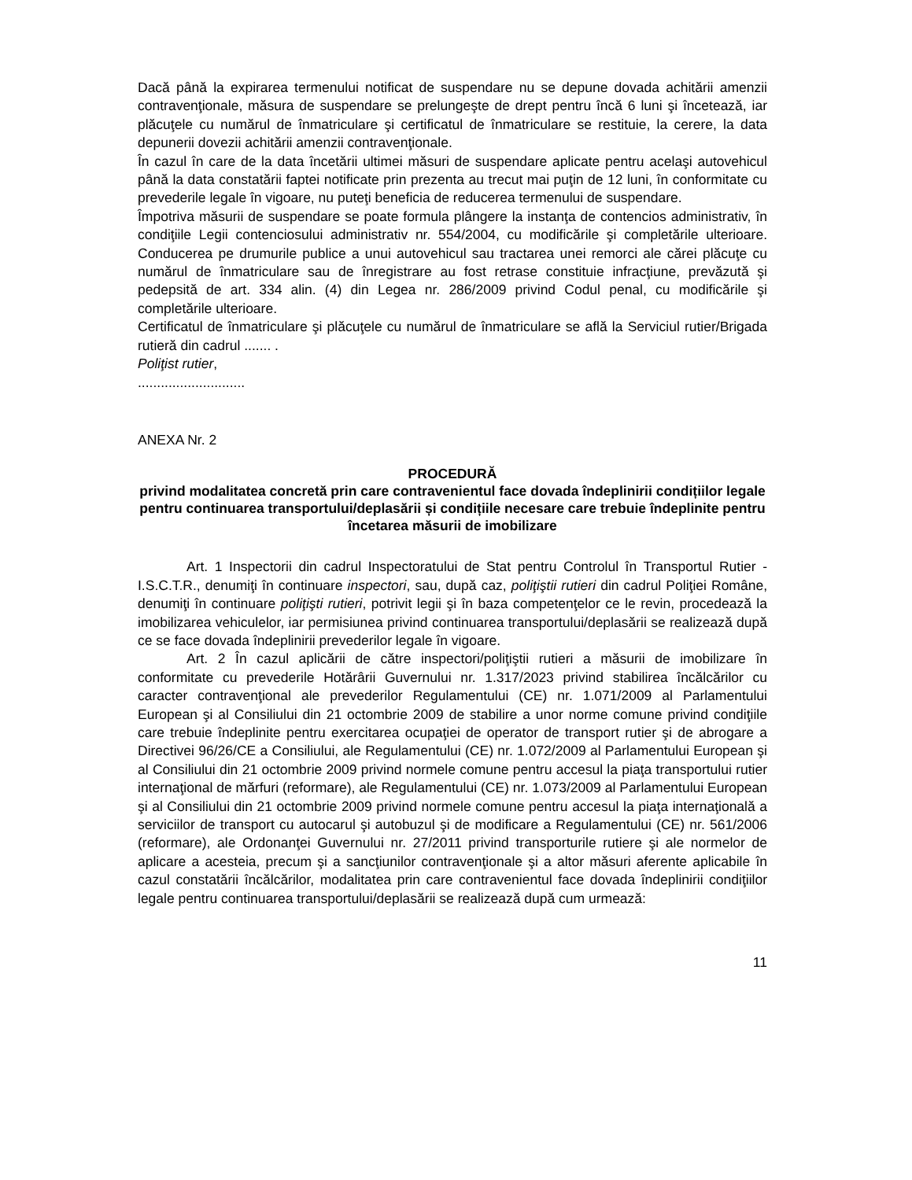Dacă până la expirarea termenului notificat de suspendare nu se depune dovada achitării amenzii contravenţionale, măsura de suspendare se prelungeşte de drept pentru încă 6 luni şi încetează, iar plăcuţele cu numărul de înmatriculare şi certificatul de înmatriculare se restituie, la cerere, la data depunerii dovezii achitării amenzii contravenţionale.
În cazul în care de la data încetării ultimei măsuri de suspendare aplicate pentru acelaşi autovehicul până la data constatării faptei notificate prin prezenta au trecut mai puţin de 12 luni, în conformitate cu prevederile legale în vigoare, nu puteţi beneficia de reducerea termenului de suspendare.
Împotriva măsurii de suspendare se poate formula plângere la instanţa de contencios administrativ, în condiţiile Legii contenciosului administrativ nr. 554/2004, cu modificările şi completările ulterioare. Conducerea pe drumurile publice a unui autovehicul sau tractarea unei remorci ale cărei plăcuţe cu numărul de înmatriculare sau de înregistrare au fost retrase constituie infracţiune, prevăzută şi pedepsită de art. 334 alin. (4) din Legea nr. 286/2009 privind Codul penal, cu modificările şi completările ulterioare.
Certificatul de înmatriculare şi plăcuţele cu numărul de înmatriculare se află la Serviciul rutier/Brigada rutieră din cadrul ....... .
Poliţist rutier,
............................
ANEXA Nr. 2
PROCEDURĂ
privind modalitatea concretă prin care contravenientul face dovada îndeplinirii condițiilor legale pentru continuarea transportului/deplasării și condițiile necesare care trebuie îndeplinite pentru încetarea măsurii de imobilizare
Art. 1 Inspectorii din cadrul Inspectoratului de Stat pentru Controlul în Transportul Rutier - I.S.C.T.R., denumiţi în continuare inspectori, sau, după caz, poliţiştii rutieri din cadrul Poliţiei Române, denumiţi în continuare poliţişti rutieri, potrivit legii şi în baza competenţelor ce le revin, procedează la imobilizarea vehiculelor, iar permisiunea privind continuarea transportului/deplasării se realizează după ce se face dovada îndeplinirii prevederilor legale în vigoare.
Art. 2 În cazul aplicării de către inspectori/poliţiştii rutieri a măsurii de imobilizare în conformitate cu prevederile Hotărârii Guvernului nr. 1.317/2023 privind stabilirea încălcărilor cu caracter contravenţional ale prevederilor Regulamentului (CE) nr. 1.071/2009 al Parlamentului European şi al Consiliului din 21 octombrie 2009 de stabilire a unor norme comune privind condiţiile care trebuie îndeplinite pentru exercitarea ocupaţiei de operator de transport rutier şi de abrogare a Directivei 96/26/CE a Consiliului, ale Regulamentului (CE) nr. 1.072/2009 al Parlamentului European şi al Consiliului din 21 octombrie 2009 privind normele comune pentru accesul la piaţa transportului rutier internaţional de mărfuri (reformare), ale Regulamentului (CE) nr. 1.073/2009 al Parlamentului European şi al Consiliului din 21 octombrie 2009 privind normele comune pentru accesul la piaţa internaţională a serviciilor de transport cu autocarul şi autobuzul şi de modificare a Regulamentului (CE) nr. 561/2006 (reformare), ale Ordonanţei Guvernului nr. 27/2011 privind transporturile rutiere şi ale normelor de aplicare a acesteia, precum şi a sancţiunilor contravenţionale şi a altor măsuri aferente aplicabile în cazul constatării încălcărilor, modalitatea prin care contravenientul face dovada îndeplinirii condiţiilor legale pentru continuarea transportului/deplasării se realizează după cum urmează:
11